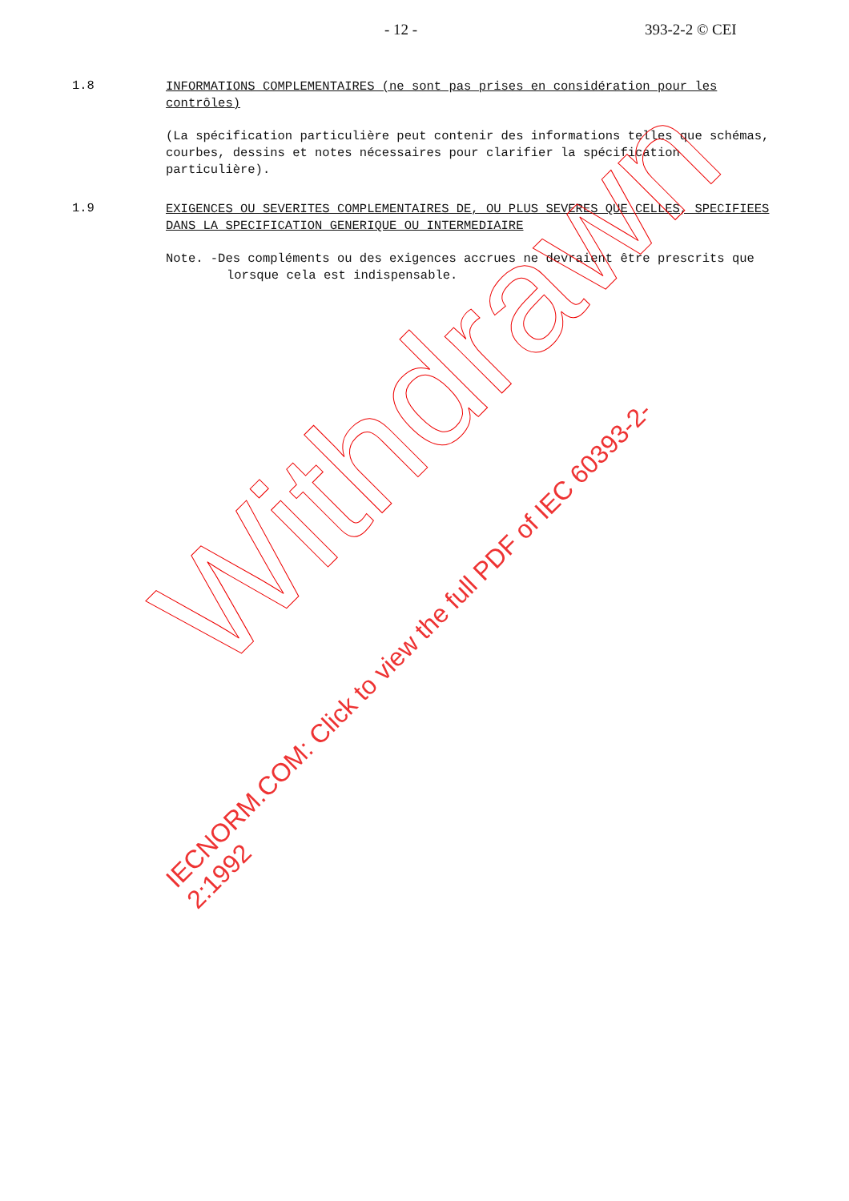- 12 - 393-2-2 © CEI
1.8
INFORMATIONS COMPLEMENTAIRES (ne sont pas prises en considération pour les contrôles)
(La spécification particulière peut contenir des informations telles que schémas, courbes, dessins et notes nécessaires pour clarifier la spécification particulière).
1.9
EXIGENCES OU SEVERITES COMPLEMENTAIRES DE, OU PLUS SEVERES QUE CELLES, SPECIFIEES DANS LA SPECIFICATION GENERIQUE OU INTERMEDIAIRE
Note. -Des compléments ou des exigences accrues ne devraient être prescrits que lorsque cela est indispensable.
Withdrawn
IECNORM.COM: Click to view the full PDF of IEC 60393-2-2:1992